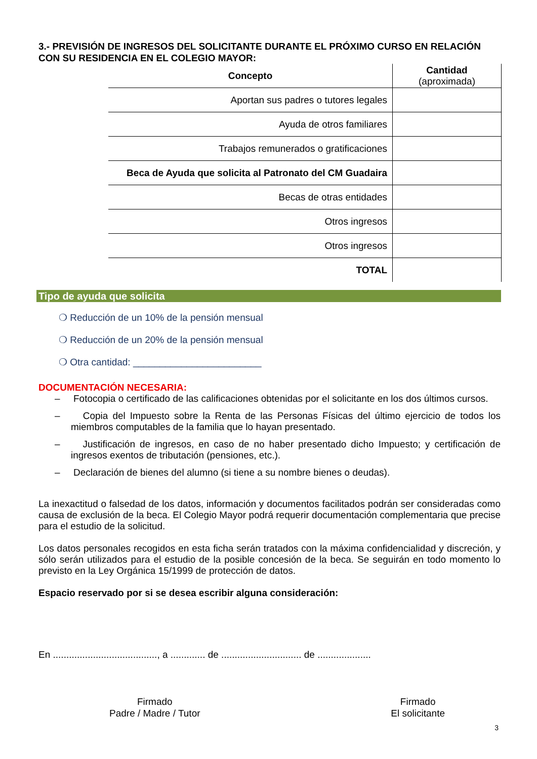3.- PREVISIÓN DE INGRESOS DEL SOLICITANTE DURANTE EL PRÓXIMO CURSO EN RELACIÓN CON SU RESIDENCIA EN EL COLEGIO MAYOR:
| Concepto | Cantidad (aproximada) |
| --- | --- |
| Aportan sus padres o tutores legales | |
| Ayuda de otros familiares | |
| Trabajos remunerados o gratificaciones | |
| Beca de Ayuda que solicita al Patronato del CM Guadaira | |
| Becas de otras entidades | |
| Otros ingresos | |
| Otros ingresos | |
| TOTAL | |
Tipo de ayuda que solicita
❍ Reducción de un 10% de la pensión mensual
❍ Reducción de un 20% de la pensión mensual
❍ Otra cantidad: ________________________
DOCUMENTACIÓN NECESARIA:
– Fotocopia o certificado de las calificaciones obtenidas por el solicitante en los dos últimos cursos.
– Copia del Impuesto sobre la Renta de las Personas Físicas del último ejercicio de todos los miembros computables de la familia que lo hayan presentado.
– Justificación de ingresos, en caso de no haber presentado dicho Impuesto; y certificación de ingresos exentos de tributación (pensiones, etc.).
– Declaración de bienes del alumno (si tiene a su nombre bienes o deudas).
La inexactitud o falsedad de los datos, información y documentos facilitados podrán ser consideradas como causa de exclusión de la beca. El Colegio Mayor podrá requerir documentación complementaria que precise para el estudio de la solicitud.
Los datos personales recogidos en esta ficha serán tratados con la máxima confidencialidad y discreción, y sólo serán utilizados para el estudio de la posible concesión de la beca. Se seguirán en todo momento lo previsto en la Ley Orgánica 15/1999 de protección de datos.
Espacio reservado por si se desea escribir alguna consideración:
En ......................................., a ............. de .............................. de ....................
Firmado
Padre / Madre / Tutor
Firmado
El solicitante
3